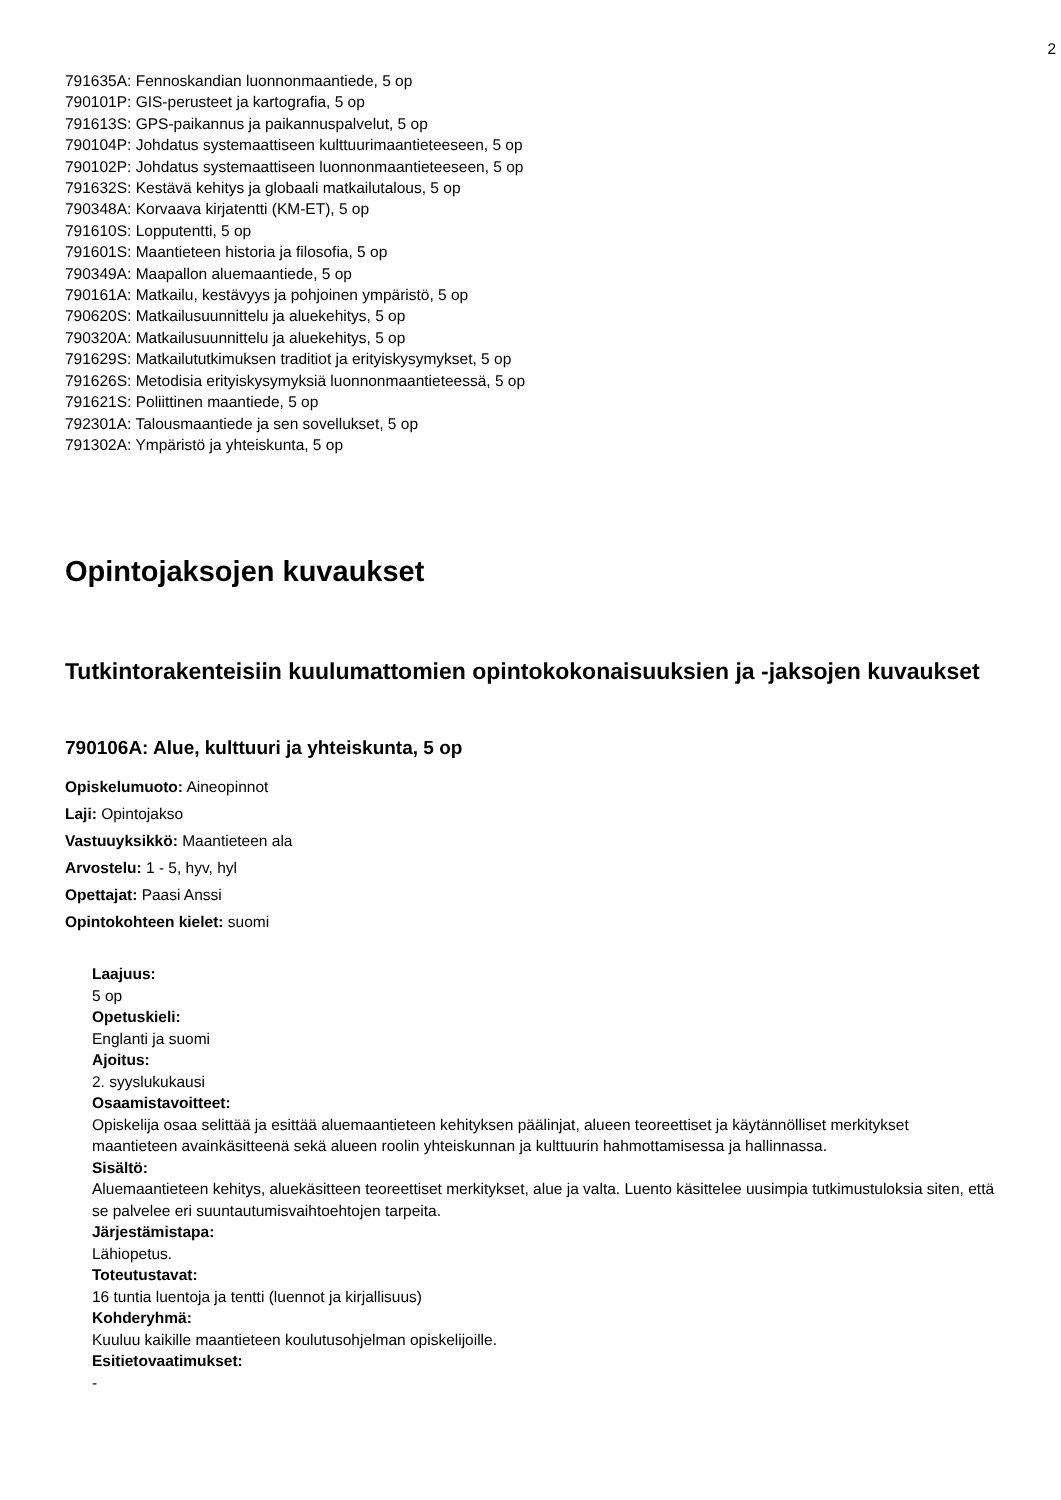2
791635A: Fennoskandian luonnonmaantiede, 5 op
790101P: GIS-perusteet ja kartografia, 5 op
791613S: GPS-paikannus ja paikannuspalvelut, 5 op
790104P: Johdatus systemaattiseen kulttuurimaantieteeseen, 5 op
790102P: Johdatus systemaattiseen luonnonmaantieteeseen, 5 op
791632S: Kestävä kehitys ja globaali matkailutalous, 5 op
790348A: Korvaava kirjatentti (KM-ET), 5 op
791610S: Lopputentti, 5 op
791601S: Maantieteen historia ja filosofia, 5 op
790349A: Maapallon aluemaantiede, 5 op
790161A: Matkailu, kestävyys ja pohjoinen ympäristö, 5 op
790620S: Matkailusuunnittelu ja aluekehitys, 5 op
790320A: Matkailusuunnittelu ja aluekehitys, 5 op
791629S: Matkailututkimuksen traditiot ja erityiskysymykset, 5 op
791626S: Metodisia erityiskysymyksiä luonnonmaantieteessä, 5 op
791621S: Poliittinen maantiede, 5 op
792301A: Talousmaantiede ja sen sovellukset, 5 op
791302A: Ympäristö ja yhteiskunta, 5 op
Opintojaksojen kuvaukset
Tutkintorakenteisiin kuulumattomien opintokokonaisuuksien ja -jaksojen kuvaukset
790106A: Alue, kulttuuri ja yhteiskunta, 5 op
Opiskelumuoto: Aineopinnot
Laji: Opintojakso
Vastuuyksikkö: Maantieteen ala
Arvostelu: 1 - 5, hyv, hyl
Opettajat: Paasi Anssi
Opintokohteen kielet: suomi
Laajuus:
5 op
Opetuskieli:
Englanti ja suomi
Ajoitus:
2. syyslukukausi
Osaamistavoitteet:
Opiskelija osaa selittää ja esittää aluemaantieteen kehityksen päälinjat, alueen teoreettiset ja käytännölliset merkitykset maantieteen avainkäsitteenä sekä alueen roolin yhteiskunnan ja kulttuurin hahmottamisessa ja hallinnassa.
Sisältö:
Aluemaantieteen kehitys, aluekäsitteen teoreettiset merkitykset, alue ja valta. Luento käsittelee uusimpia tutkimustuloksia siten, että se palvelee eri suuntautumisvaihtoehtojen tarpeita.
Järjestämistapa:
Lähiopetus.
Toteutustavat:
16 tuntia luentoja ja tentti (luennot ja kirjallisuus)
Kohderyhmä:
Kuuluu kaikille maantieteen koulutusohjelman opiskelijoille.
Esitietovaatimukset:
-